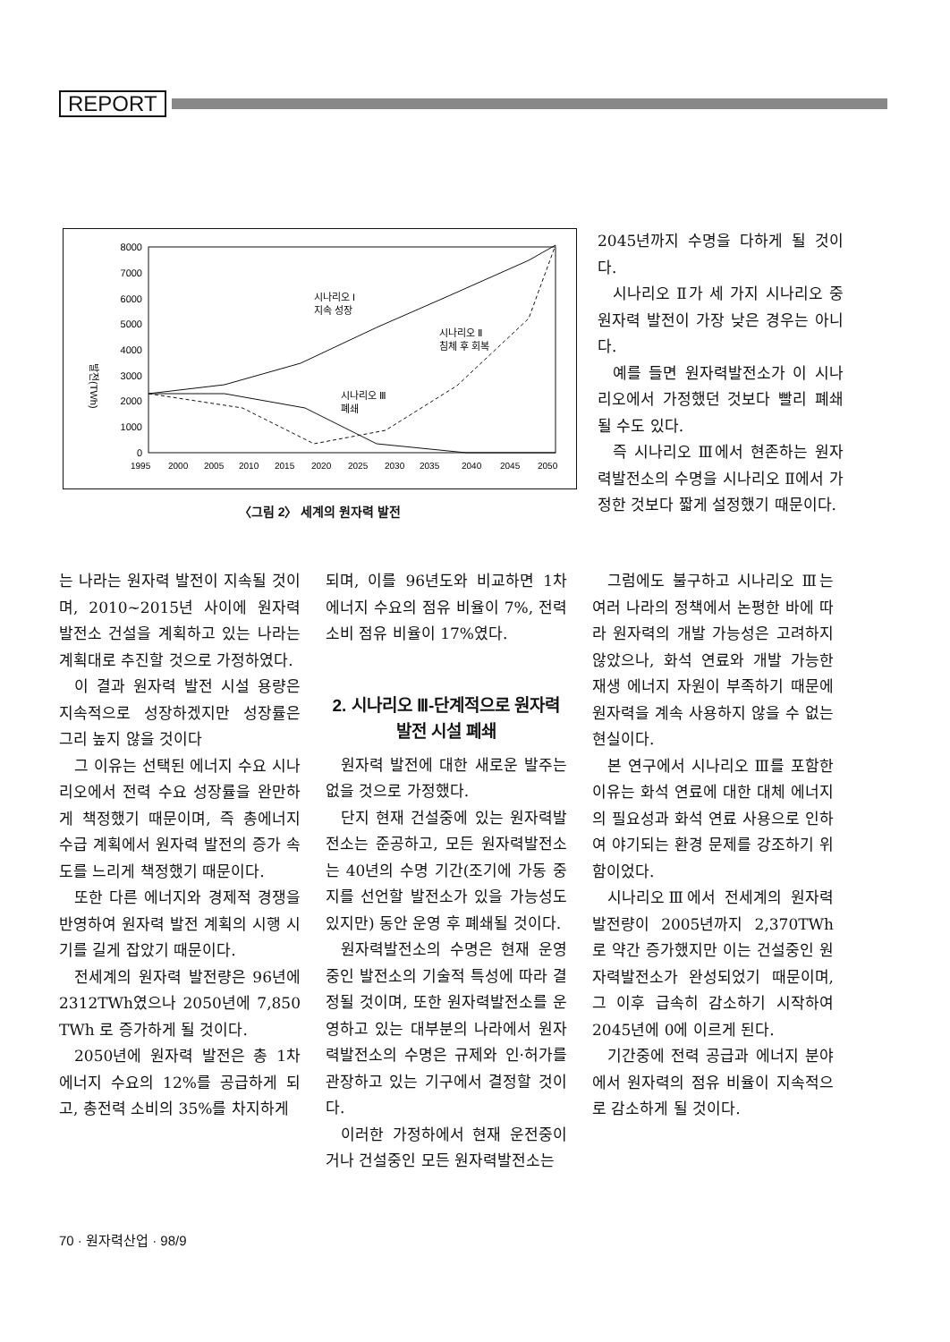REPORT
8000
7000
6000
5000
4000
3000
2000
1000
0
발전(TWh)
1995
2000
2005
2010
2015
2020
2025
2030
2035
2040
2045
2050
시나리오 I
지속 성장
시나리오 Ⅱ
침체 후 회복
시나리오 Ⅲ
폐쇄
〈그림 2〉 세계의 원자력 발전
2045년까지 수명을 다하게 될 것이다.
시나리오 Ⅱ가 세 가지 시나리오 중 원자력 발전이 가장 낮은 경우는 아니다.
예를 들면 원자력발전소가 이 시나리오에서 가정했던 것보다 빨리 폐쇄될 수도 있다.
즉 시나리오 Ⅲ에서 현존하는 원자력발전소의 수명을 시나리오 Ⅱ에서 가정한 것보다 짧게 설정했기 때문이다.
는 나라는 원자력 발전이 지속될 것이며, 2010~2015년 사이에 원자력 발전소 건설을 계획하고 있는 나라는 계획대로 추진할 것으로 가정하였다.
이 결과 원자력 발전 시설 용량은 지속적으로 성장하겠지만 성장률은 그리 높지 않을 것이다
그 이유는 선택된 에너지 수요 시나리오에서 전력 수요 성장률을 완만하게 책정했기 때문이며, 즉 총에너지 수급 계획에서 원자력 발전의 증가 속도를 느리게 책정했기 때문이다.
또한 다른 에너지와 경제적 경쟁을 반영하여 원자력 발전 계획의 시행 시기를 길게 잡았기 때문이다.
전세계의 원자력 발전량은 96년에 2312TWh였으나 2050년에 7,850 TWh 로 증가하게 될 것이다.
2050년에 원자력 발전은 총 1차 에너지 수요의 12%를 공급하게 되고, 총전력 소비의 35%를 차지하게
되며, 이를 96년도와 비교하면 1차 에너지 수요의 점유 비율이 7%, 전력 소비 점유 비율이 17%였다.
2. 시나리오 Ⅲ-단계적으로 원자력 발전 시설 폐쇄
원자력 발전에 대한 새로운 발주는 없을 것으로 가정했다.
단지 현재 건설중에 있는 원자력발전소는 준공하고, 모든 원자력발전소는 40년의 수명 기간(조기에 가동 중지를 선언할 발전소가 있을 가능성도 있지만) 동안 운영 후 폐쇄될 것이다.
원자력발전소의 수명은 현재 운영중인 발전소의 기술적 특성에 따라 결정될 것이며, 또한 원자력발전소를 운영하고 있는 대부분의 나라에서 원자력발전소의 수명은 규제와 인·허가를 관장하고 있는 기구에서 결정할 것이다.
이러한 가정하에서 현재 운전중이거나 건설중인 모든 원자력발전소는
그럼에도 불구하고 시나리오 Ⅲ는 여러 나라의 정책에서 논평한 바에 따라 원자력의 개발 가능성은 고려하지 않았으나, 화석 연료와 개발 가능한 재생 에너지 자원이 부족하기 때문에 원자력을 계속 사용하지 않을 수 없는 현실이다.
본 연구에서 시나리오 Ⅲ를 포함한 이유는 화석 연료에 대한 대체 에너지의 필요성과 화석 연료 사용으로 인하여 야기되는 환경 문제를 강조하기 위함이었다.
시나리오Ⅲ에서 전세계의 원자력 발전량이 2005년까지 2,370TWh로 약간 증가했지만 이는 건설중인 원자력발전소가 완성되었기 때문이며, 그 이후 급속히 감소하기 시작하여 2045년에 0에 이르게 된다.
기간중에 전력 공급과 에너지 분야에서 원자력의 점유 비율이 지속적으로 감소하게 될 것이다.
70 · 원자력산업 · 98/9